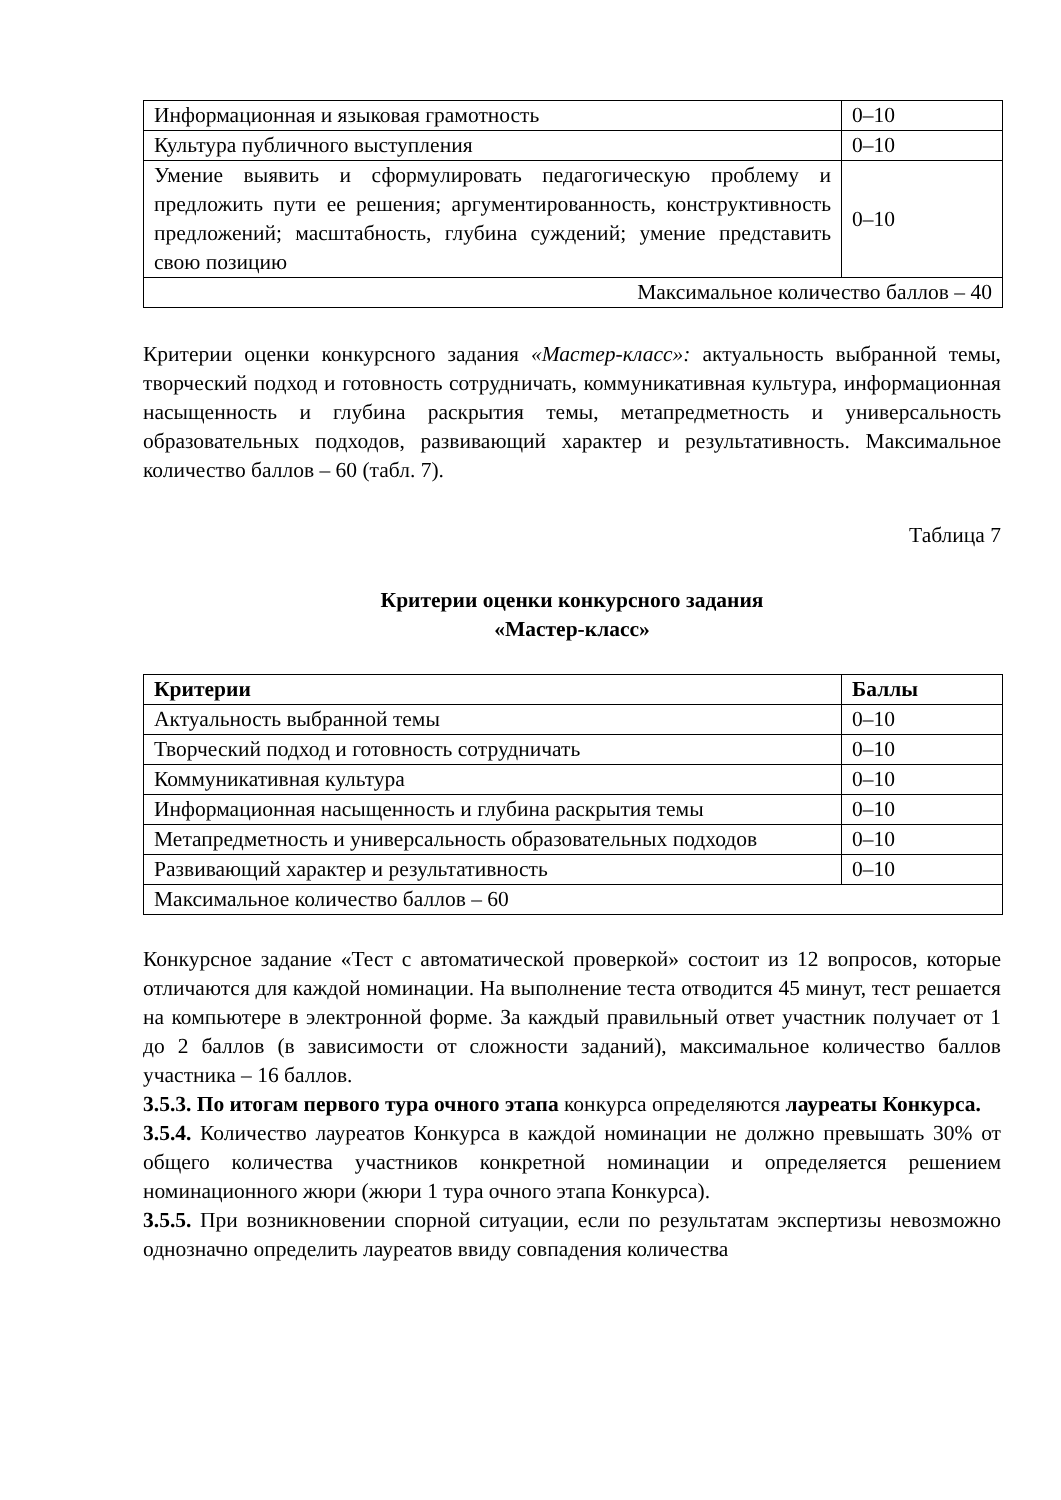| Информационная и языковая грамотность | 0–10 |
| Культура публичного выступления | 0–10 |
| Умение выявить и сформулировать педагогическую проблему и предложить пути ее решения; аргументированность, конструктивность предложений; масштабность, глубина суждений; умение представить свою позицию | 0–10 |
| Максимальное количество баллов – 40 | |
Критерии оценки конкурсного задания «Мастер-класс»: актуальность выбранной темы, творческий подход и готовность сотрудничать, коммуникативная культура, информационная насыщенность и глубина раскрытия темы, метапредметность и универсальность образовательных подходов, развивающий характер и результативность. Максимальное количество баллов – 60 (табл. 7).
Таблица 7
Критерии оценки конкурсного задания
«Мастер-класс»
| Критерии | Баллы |
| --- | --- |
| Актуальность выбранной темы | 0–10 |
| Творческий подход и готовность сотрудничать | 0–10 |
| Коммуникативная культура | 0–10 |
| Информационная насыщенность и глубина раскрытия темы | 0–10 |
| Метапредметность и универсальность образовательных подходов | 0–10 |
| Развивающий характер и результативность | 0–10 |
| Максимальное количество баллов – 60 | |
Конкурсное задание «Тест с автоматической проверкой» состоит из 12 вопросов, которые отличаются для каждой номинации. На выполнение теста отводится 45 минут, тест решается на компьютере в электронной форме. За каждый правильный ответ участник получает от 1 до 2 баллов (в зависимости от сложности заданий), максимальное количество баллов участника – 16 баллов.
3.5.3. По итогам первого тура очного этапа конкурса определяются лауреаты Конкурса.
3.5.4. Количество лауреатов Конкурса в каждой номинации не должно превышать 30% от общего количества участников конкретной номинации и определяется решением номинационного жюри (жюри 1 тура очного этапа Конкурса).
3.5.5. При возникновении спорной ситуации, если по результатам экспертизы невозможно однозначно определить лауреатов ввиду совпадения количества